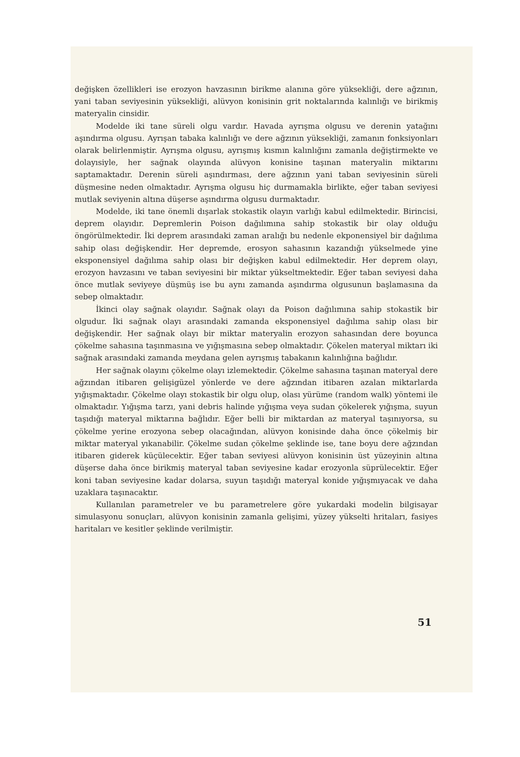değişken özellikleri ise erozyon havzasının birikme alanına göre yüksekliği, dere ağzının, yani taban seviyesinin yüksekliği, alüvyon konisinin grit noktalarında kalınlığı ve birikmiş materyalin cinsidir.
Modelde iki tane süreli olgu vardır. Havada ayrışma olgusu ve derenin yatağını aşındırma olgusu. Ayrışan tabaka kalınlığı ve dere ağzının yüksekliği, zamanın fonksiyonları olarak belirlenmiştir. Ayrışma olgusu, ayrışmış kısmın kalınlığını zamanla değiştirmekte ve dolayısiyle, her sağnak olayında alüvyon konisine taşınan materyalin miktarını saptamaktadır. Derenin süreli aşındırması, dere ağzının yani taban seviyesinin süreli düşmesine neden olmaktadır. Ayrışma olgusu hiç durmamakla birlikte, eğer taban seviyesi mutlak seviyenin altına düşerse aşındırma olgusu durmaktadır.
Modelde, iki tane önemli dışarlak stokastik olayın varlığı kabul edilmektedir. Birincisi, deprem olayıdır. Depremlerin Poison dağılımına sahip stokastik bir olay olduğu öngörülmektedir. İki deprem arasındaki zaman aralığı bu nedenle ekponensiyel bir dağılıma sahip olası değişkendir. Her depremde, erosyon sahasının kazandığı yükselmede yine eksponensiyel dağılıma sahip olası bir değişken kabul edilmektedir. Her deprem olayı, erozyon havzasını ve taban seviyesini bir miktar yükseltmektedir. Eğer taban seviyesi daha önce mutlak seviyeye düşmüş ise bu aynı zamanda aşındırma olgusunun başlamasına da sebep olmaktadır.
İkinci olay sağnak olayıdır. Sağnak olayı da Poison dağılımına sahip stokastik bir olgudur. İki sağnak olayı arasındaki zamanda eksponensiyel dağılıma sahip olası bir değişkendir. Her sağnak olayı bir miktar materyalin erozyon sahasından dere boyunca çökelme sahasına taşınmasına ve yığışmasına sebep olmaktadır. Çökelen materyal miktarı iki sağnak arasındaki zamanda meydana gelen ayrışmış tabakanın kalınlığına bağlıdır.
Her sağnak olayını çökelme olayı izlemektedir. Çökelme sahasına taşınan materyal dere ağzından itibaren gelişigüzel yönlerde ve dere ağzından itibaren azalan miktarlarda yığışmaktadır. Çökelme olayı stokastik bir olgu olup, olası yürüme (random walk) yöntemi ile olmaktadır. Yığışma tarzı, yani debris halinde yığışma veya sudan çökelerek yığışma, suyun taşıdığı materyal miktarına bağlıdır. Eğer belli bir miktardan az materyal taşınıyorsa, su çökelme yerine erozyona sebep olacağından, alüvyon konisinde daha önce çökelmiş bir miktar materyal yıkanabilir. Çökelme sudan çökelme şeklinde ise, tane boyu dere ağzından itibaren giderek küçülecektir. Eğer taban seviyesi alüvyon konisinin üst yüzeyinin altına düşerse daha önce birikmiş materyal taban seviyesine kadar erozyonla süprülecektir. Eğer koni taban seviyesine kadar dolarsa, suyun taşıdığı materyal konide yığışmıyacak ve daha uzaklara taşınacaktır.
Kullanılan parametreler ve bu parametrelere göre yukardaki modelin bilgisayar simulasyonu sonuçları, alüvyon konisinin zamanla gelişimi, yüzey yükselti hritaları, fasiyes haritaları ve kesitler şeklinde verilmiştir.
51